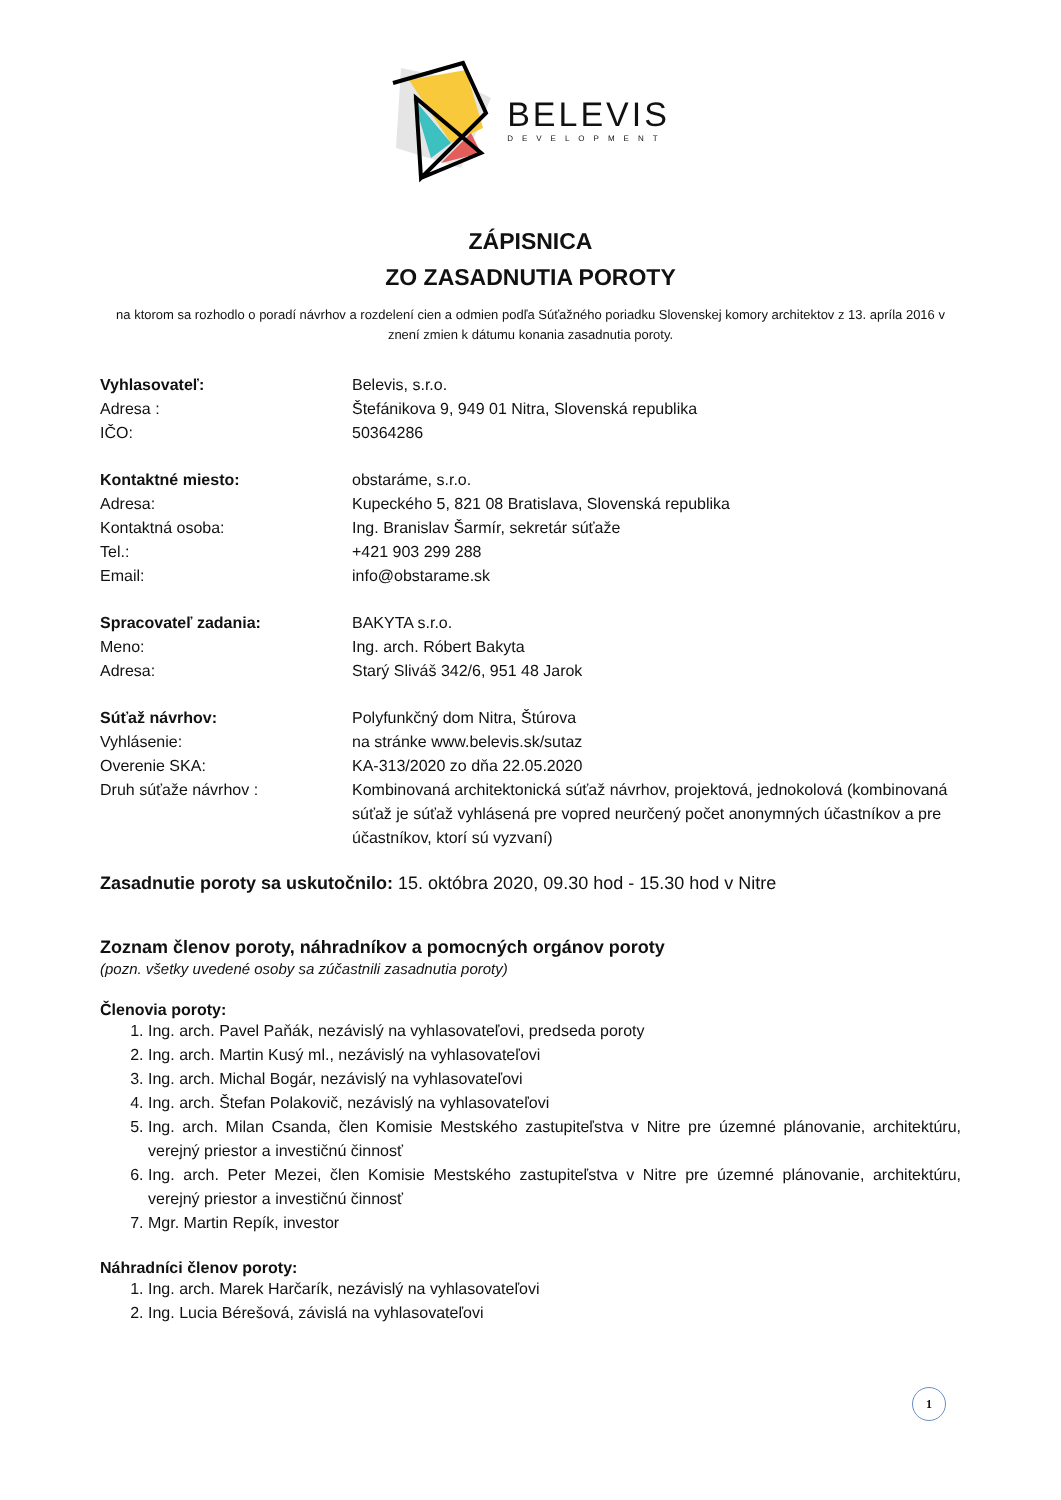BELEVIS
DEVELOPMENT
ZÁPISNICA
ZO ZASADNUTIA POROTY
na ktorom sa rozhodlo o poradí návrhov a rozdelení cien a odmien podľa Súťažného poriadku Slovenskej komory architektov z 13. apríla 2016 v znení zmien k dátumu konania zasadnutia poroty.
Vyhlasovateľ: Belevis, s.r.o.
Adresa : Štefánikova 9, 949 01 Nitra, Slovenská republika
IČO: 50364286
Kontaktné miesto: obstaráme, s.r.o.
Adresa: Kupeckého 5, 821 08 Bratislava, Slovenská republika
Kontaktná osoba: Ing. Branislav Šarmír, sekretár súťaže
Tel.: +421 903 299 288
Email: info@obstarame.sk
Spracovateľ zadania: BAKYTA s.r.o.
Meno: Ing. arch. Róbert Bakyta
Adresa: Starý Sliváš 342/6, 951 48 Jarok
Súťaž návrhov: Polyfunkčný dom Nitra, Štúrova
Vyhlásenie: na stránke www.belevis.sk/sutaz
Overenie SKA: KA-313/2020 zo dňa 22.05.2020
Druh súťaže návrhov : Kombinovaná architektonická súťaž návrhov, projektová, jednokolová (kombinovaná súťaž je súťaž vyhlásená pre vopred neurčený počet anonymných účastníkov a pre účastníkov, ktorí sú vyzvaní)
Zasadnutie poroty sa uskutočnilo: 15. októbra 2020, 09.30 hod - 15.30 hod v Nitre
Zoznam členov poroty, náhradníkov a pomocných orgánov poroty
(pozn. všetky uvedené osoby sa zúčastnili zasadnutia poroty)
Členovia poroty:
1. Ing. arch. Pavel Paňák, nezávislý na vyhlasovateľovi, predseda poroty
2. Ing. arch. Martin Kusý ml., nezávislý na vyhlasovateľovi
3. Ing. arch. Michal Bogár, nezávislý na vyhlasovateľovi
4. Ing. arch. Štefan Polakovič, nezávislý na vyhlasovateľovi
5. Ing. arch. Milan Csanda, člen Komisie Mestského zastupiteľstva v Nitre pre územné plánovanie, architektúru, verejný priestor a investičnú činnosť
6. Ing. arch. Peter Mezei, člen Komisie Mestského zastupiteľstva v Nitre pre územné plánovanie, architektúru, verejný priestor a investičnú činnosť
7. Mgr. Martin Repík, investor
Náhradníci členov poroty:
1. Ing. arch. Marek Harčarík, nezávislý na vyhlasovateľovi
2. Ing. Lucia Bérešová, závislá na vyhlasovateľovi
1